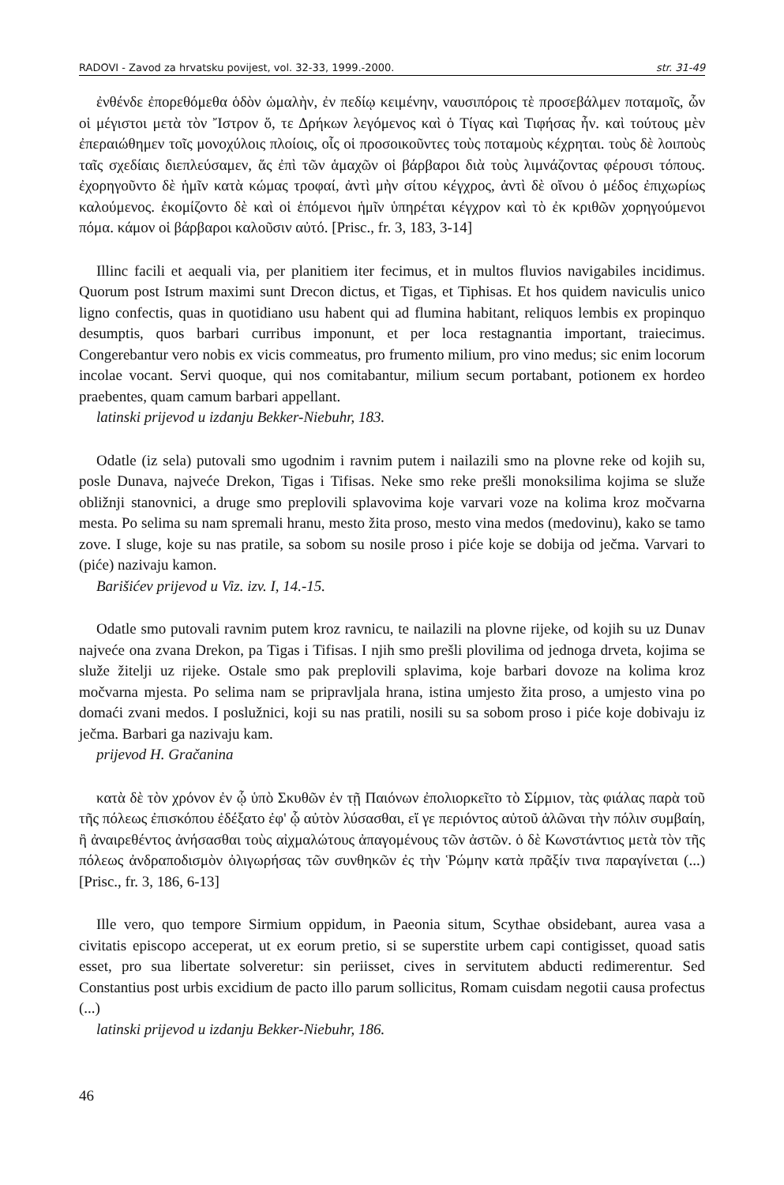RADOVI - Zavod za hrvatsku povijest, vol. 32-33, 1999.-2000. str. 31-49
ἐνθένδε ἐπορεθόμεθα ὁδὸν ὡμαλὴν, ἐν πεδίῳ κειμένην, ναυσιπόροις τὲ προσεβάλμεν ποταμοῖς, ὧν οἱ μέγιστοι μετὰ τὸν Ἴστρον ὅ, τε Δρήκων λεγόμενος καὶ ὁ Τίγας καὶ Τιφήσας ἦν. καὶ τούτους μὲν ἐπεραιώθημεν τοῖς μονοχύλοις πλοίοις, οἷς οἱ προσοικοῦντες τοὺς ποταμοὺς κέχρηται. τοὺς δὲ λοιποὺς ταῖς σχεδίαις διεπλεύσαμεν, ἅς ἐπὶ τῶν ἁμαχῶν οἱ βάρβαροι διὰ τοὺς λιμνάζοντας φέρουσι τόπους. ἐχορηγοῦντο δὲ ἡμῖν κατὰ κώμας τροφαί, ἀντὶ μὴν σίτου κέγχρος, ἀντὶ δὲ οἴνου ὁ μέδος ἐπιχωρίως καλούμενος. ἐκομίζοντο δὲ καὶ οἱ ἑπόμενοι ἡμῖν ὑπηρέται κέγχρον καὶ τὸ ἐκ κριθῶν χορηγούμενοι πόμα. κάμον οἱ βάρβαροι καλοῦσιν αὐτό. [Prisc., fr. 3, 183, 3-14]
Illinc facili et aequali via, per planitiem iter fecimus, et in multos fluvios navigabiles incidimus. Quorum post Istrum maximi sunt Drecon dictus, et Tigas, et Tiphisas. Et hos quidem naviculis unico ligno confectis, quas in quotidiano usu habent qui ad flumina habitant, reliquos lembis ex propinquo desumptis, quos barbari curribus imponunt, et per loca restagnantia important, traiecimus. Congerebantur vero nobis ex vicis commeatus, pro frumento milium, pro vino medus; sic enim locorum incolae vocant. Servi quoque, qui nos comitabantur, milium secum portabant, potionem ex hordeo praebentes, quam camum barbari appellant.
latinski prijevod u izdanju Bekker-Niebuhr, 183.
Odatle (iz sela) putovali smo ugodnim i ravnim putem i nailazili smo na plovne reke od kojih su, posle Dunava, najveće Drekon, Tigas i Tifisas. Neke smo reke prešli monoksilima kojima se služe obližnji stanovnici, a druge smo preplovili splavovima koje varvari voze na kolima kroz močvarna mesta. Po selima su nam spremali hranu, mesto žita proso, mesto vina medos (medovinu), kako se tamo zove. I sluge, koje su nas pratile, sa sobom su nosile proso i piće koje se dobija od ječma. Varvari to (piće) nazivaju kamon.
Barišićev prijevod u Viz. izv. I, 14.-15.
Odatle smo putovali ravnim putem kroz ravnicu, te nailazili na plovne rijeke, od kojih su uz Dunav najveće ona zvana Drekon, pa Tigas i Tifisas. I njih smo prešli plovilima od jednoga drveta, kojima se služe žitelji uz rijeke. Ostale smo pak preplovili splavima, koje barbari dovoze na kolima kroz močvarna mjesta. Po selima nam se pripravljala hrana, istina umjesto žita proso, a umjesto vina po domaći zvani medos. I poslužnici, koji su nas pratili, nosili su sa sobom proso i piće koje dobivaju iz ječma. Barbari ga nazivaju kam.
prijevod H. Gračanina
κατὰ δὲ τὸν χρόνον ἐν ᾧ ὑπὸ Σκυθῶν ἐν τῇ Παιόνων ἐπολιορκεῖτο τὸ Σίρμιον, τὰς φιάλας παρὰ τοῦ τῆς πόλεως ἐπισκόπου ἐδέξατο ἐφ' ᾧ αὐτὸν λύσασθαι, εἴ γε περιόντος αὐτοῦ ἁλῶναι τὴν πόλιν συμβαίη, ἢ ἀναιρεθέντος ἀνήσασθαι τοὺς αἰχμαλώτους ἀπαγομένους τῶν ἀστῶν. ὁ δὲ Κωνστάντιος μετὰ τὸν τῆς πόλεως ἀνδραποδισμὸν ὀλιγωρήσας τῶν συνθηκῶν ἐς τὴν Ῥώμην κατὰ πρᾶξίν τινα παραγίνεται (...) [Prisc., fr. 3, 186, 6-13]
Ille vero, quo tempore Sirmium oppidum, in Paeonia situm, Scythae obsidebant, aurea vasa a civitatis episcopo acceperat, ut ex eorum pretio, si se superstite urbem capi contigisset, quoad satis esset, pro sua libertate solveretur: sin periisset, cives in servitutem abducti redimerentur. Sed Constantius post urbis excidium de pacto illo parum sollicitus, Romam cuisdam negotii causa profectus (...)
latinski prijevod u izdanju Bekker-Niebuhr, 186.
46